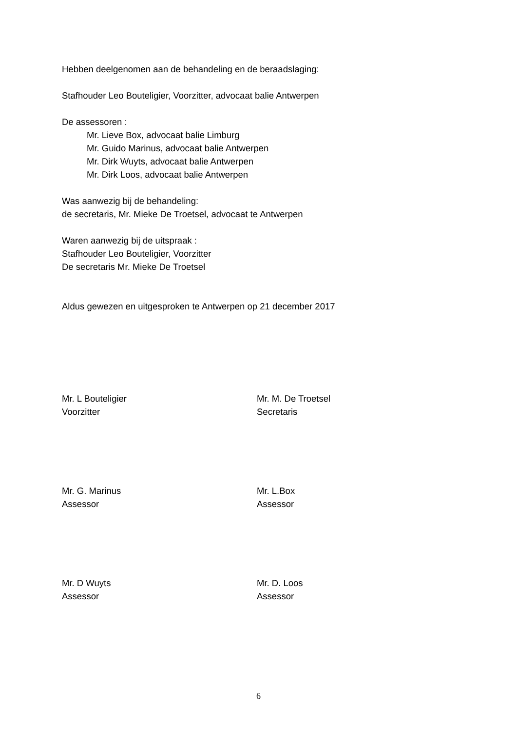Hebben deelgenomen aan de behandeling en de beraadslaging:
Stafhouder Leo Bouteligier, Voorzitter, advocaat balie Antwerpen
De assessoren :
Mr. Lieve Box, advocaat balie Limburg
Mr. Guido Marinus, advocaat balie Antwerpen
Mr. Dirk Wuyts, advocaat balie Antwerpen
Mr. Dirk Loos, advocaat balie Antwerpen
Was aanwezig bij de behandeling:
de secretaris, Mr. Mieke De Troetsel, advocaat te Antwerpen
Waren aanwezig bij de uitspraak :
Stafhouder Leo Bouteligier, Voorzitter
De secretaris Mr. Mieke De Troetsel
Aldus gewezen en uitgesproken te Antwerpen op 21 december 2017
Mr. L Bouteligier
Voorzitter
Mr. M. De Troetsel
Secretaris
Mr. G. Marinus
Assessor
Mr. L.Box
Assessor
Mr. D Wuyts
Assessor
Mr. D. Loos
Assessor
6